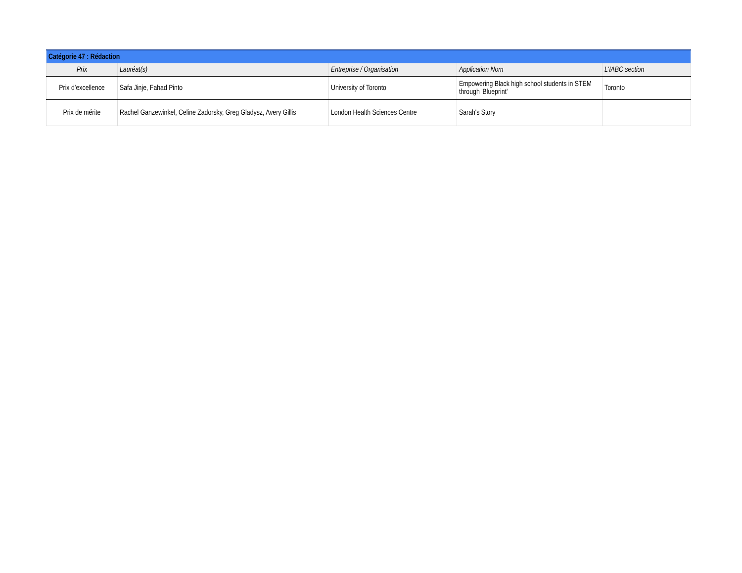| Catégorie 47 : Rédaction | | | | |
| Prix | Lauréat(s) | Entreprise / Organisation | Application Nom | L'IABC section |
| Prix d’excellence | Safa Jinje, Fahad Pinto | University of Toronto | Empowering Black high school students in STEM through 'Blueprint' | Toronto |
| Prix de mérite | Rachel Ganzewinkel, Celine Zadorsky, Greg Gladysz, Avery Gillis | London Health Sciences Centre | Sarah's Story | |